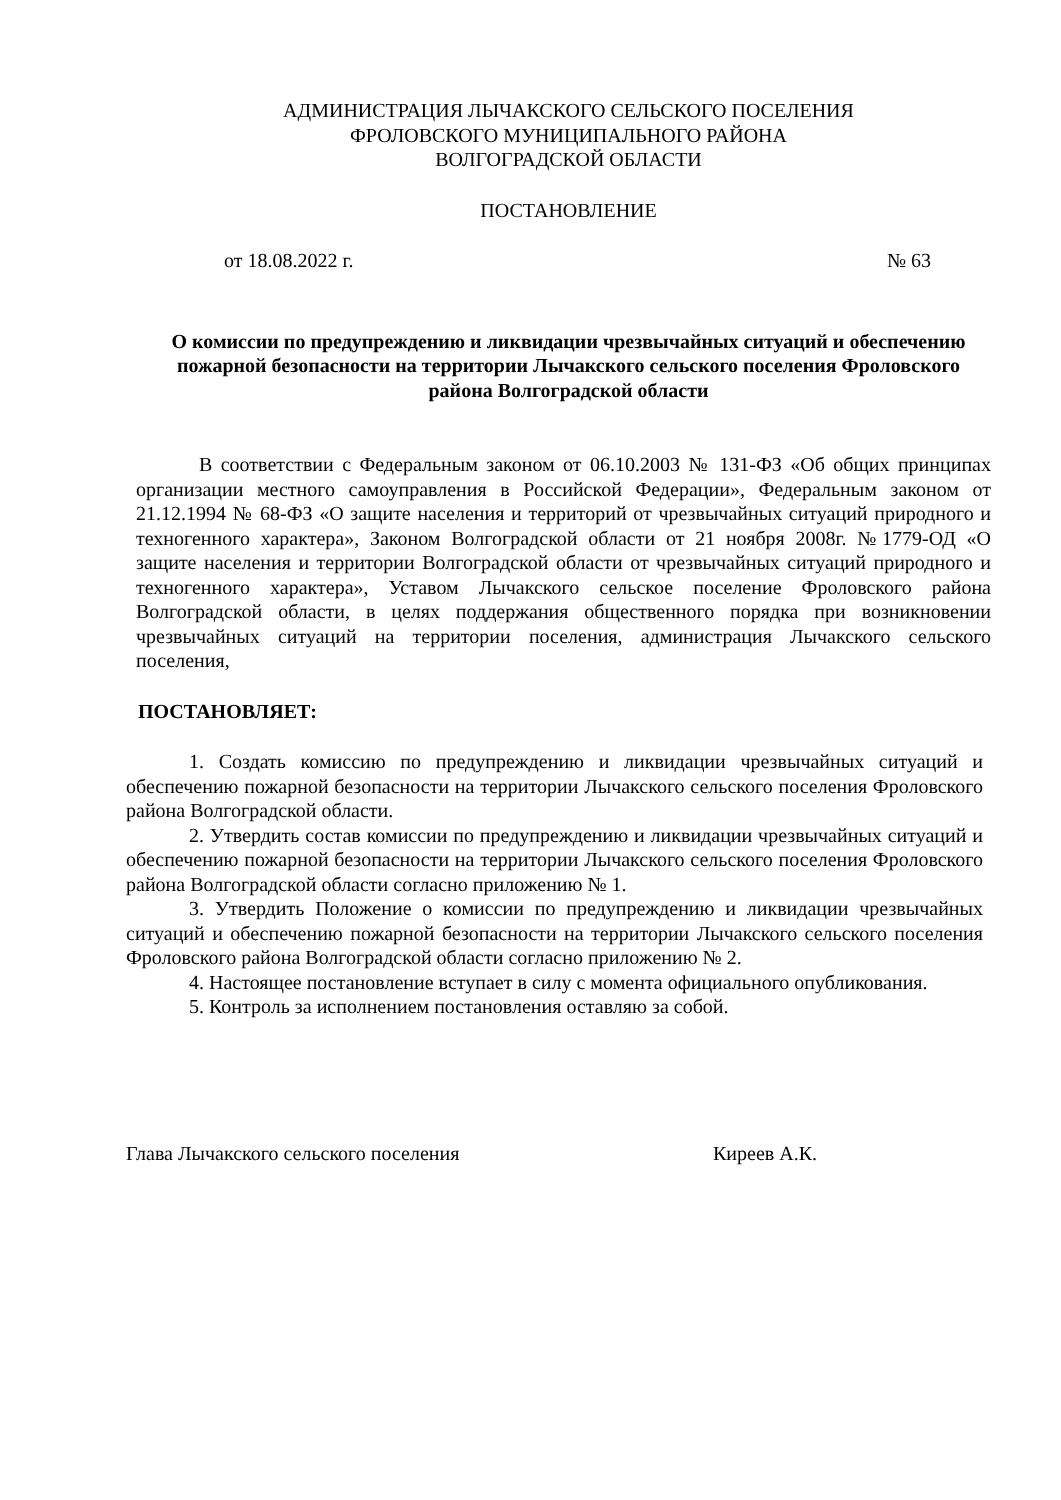АДМИНИСТРАЦИЯ ЛЫЧАКСКОГО СЕЛЬСКОГО ПОСЕЛЕНИЯ
ФРОЛОВСКОГО МУНИЦИПАЛЬНОГО РАЙОНА
ВОЛГОГРАДСКОЙ ОБЛАСТИ
ПОСТАНОВЛЕНИЕ
от 18.08.2022 г. № 63
О комиссии по предупреждению и ликвидации чрезвычайных ситуаций и обеспечению пожарной безопасности на территории Лычакского сельского поселения Фроловского района Волгоградской области
В соответствии с Федеральным законом от 06.10.2003 № 131-ФЗ «Об общих принципах организации местного самоуправления в Российской Федерации», Федеральным законом от 21.12.1994 № 68-ФЗ «О защите населения и территорий от чрезвычайных ситуаций природного и техногенного характера», Законом Волгоградской области от 21 ноября 2008г. №1779-ОД «О защите населения и территории Волгоградской области от чрезвычайных ситуаций природного и техногенного характера», Уставом Лычакского сельское поселение Фроловского района Волгоградской области, в целях поддержания общественного порядка при возникновении чрезвычайных ситуаций на территории поселения, администрация Лычакского сельского поселения,
ПОСТАНОВЛЯЕТ:
1. Создать комиссию по предупреждению и ликвидации чрезвычайных ситуаций и обеспечению пожарной безопасности на территории Лычакского сельского поселения Фроловского района Волгоградской области.
2. Утвердить состав комиссии по предупреждению и ликвидации чрезвычайных ситуаций и обеспечению пожарной безопасности на территории Лычакского сельского поселения Фроловского района Волгоградской области согласно приложению № 1.
3. Утвердить Положение о комиссии по предупреждению и ликвидации чрезвычайных ситуаций и обеспечению пожарной безопасности на территории Лычакского сельского поселения Фроловского района Волгоградской области согласно приложению № 2.
4. Настоящее постановление вступает в силу с момента официального опубликования.
5. Контроль за исполнением постановления оставляю за собой.
Глава Лычакского сельского поселения Киреев А.К.